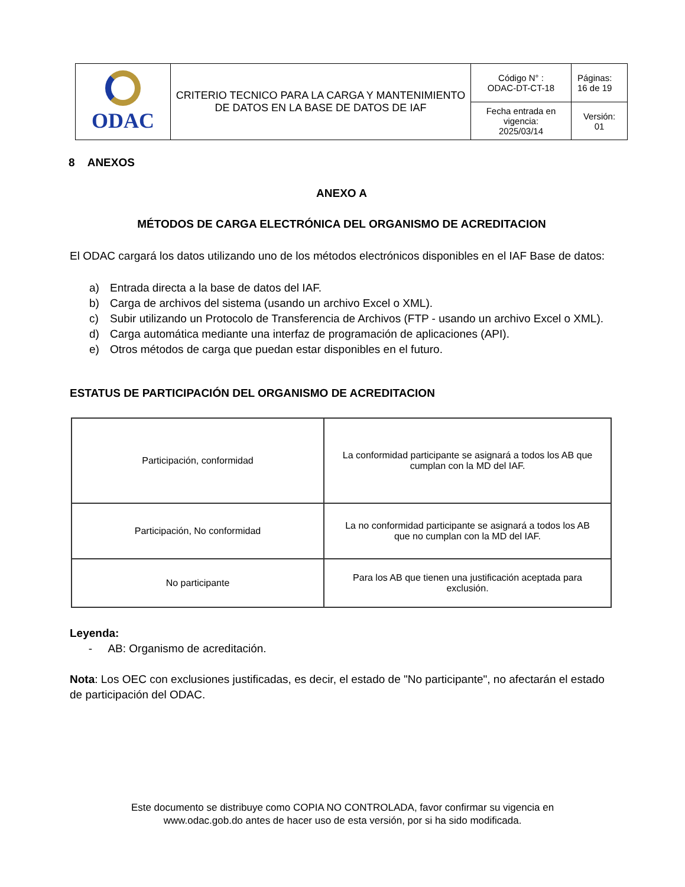| ODAC | CRITERIO TECNICO PARA LA CARGA Y MANTENIMIENTO DE DATOS EN LA BASE DE DATOS DE IAF | Código N° : ODAC-DT-CT-18 | Páginas: 16 de 19 |
| | | Fecha entrada en vigencia: 2025/03/14 | Versión: 01 |
8 ANEXOS
ANEXO A
MÉTODOS DE CARGA ELECTRÓNICA DEL ORGANISMO DE ACREDITACION
El ODAC cargará los datos utilizando uno de los métodos electrónicos disponibles en el IAF Base de datos:
a) Entrada directa a la base de datos del IAF.
b) Carga de archivos del sistema (usando un archivo Excel o XML).
c) Subir utilizando un Protocolo de Transferencia de Archivos (FTP - usando un archivo Excel o XML).
d) Carga automática mediante una interfaz de programación de aplicaciones (API).
e) Otros métodos de carga que puedan estar disponibles en el futuro.
ESTATUS DE PARTICIPACIÓN DEL ORGANISMO DE ACREDITACION
| Participación, conformidad | La conformidad participante se asignará a todos los AB que cumplan con la MD del IAF. |
| Participación, No conformidad | La no conformidad participante se asignará a todos los AB que no cumplan con la MD del IAF. |
| No participante | Para los AB que tienen una justificación aceptada para exclusión. |
Leyenda:
- AB: Organismo de acreditación.
Nota: Los OEC con exclusiones justificadas, es decir, el estado de "No participante", no afectarán el estado de participación del ODAC.
Este documento se distribuye como COPIA NO CONTROLADA, favor confirmar su vigencia en
www.odac.gob.do antes de hacer uso de esta versión, por si ha sido modificada.